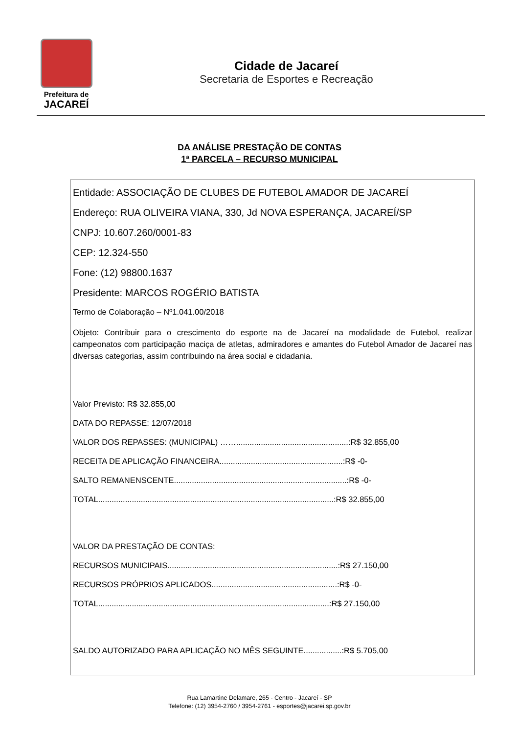Prefeitura de
JACAREÍ
Cidade de Jacareí
Secretaria de Esportes e Recreação
DA ANÁLISE PRESTAÇÃO DE CONTAS
1ª PARCELA – RECURSO MUNICIPAL
Entidade: ASSOCIAÇÃO DE CLUBES DE FUTEBOL AMADOR DE JACAREÍ
Endereço: RUA OLIVEIRA VIANA, 330, Jd NOVA ESPERANÇA, JACAREÍ/SP
CNPJ: 10.607.260/0001-83
CEP: 12.324-550
Fone: (12) 98800.1637
Presidente: MARCOS ROGÉRIO BATISTA
Termo de Colaboração – Nº1.041.00/2018
Objeto: Contribuir para o crescimento do esporte na de Jacareí na modalidade de Futebol, realizar campeonatos com participação maciça de atletas, admiradores e amantes do Futebol Amador de Jacareí nas diversas categorias, assim contribuindo na área social e cidadania.
Valor Previsto: R$ 32.855,00
DATA DO REPASSE: 12/07/2018
VALOR DOS REPASSES: (MUNICIPAL) ……..................................................:R$ 32.855,00
RECEITA DE APLICAÇÃO FINANCEIRA.......................................................:R$ -0-
SALTO REMANENSCENTE.............................................................................:R$ -0-
TOTAL.........................................................................................................:R$ 32.855,00
VALOR DA PRESTAÇÃO DE CONTAS:
RECURSOS MUNICIPAIS............................................................................:R$ 27.150,00
RECURSOS PRÓPRIOS APLICADOS........................................................:R$ -0-
TOTAL.......................................................................................................:R$ 27.150,00
SALDO AUTORIZADO PARA APLICAÇÃO NO MÊS SEGUINTE.................:R$ 5.705,00
Rua Lamartine Delamare, 265 - Centro - Jacareí - SP
Telefone: (12) 3954-2760 / 3954-2761 - esportes@jacarei.sp.gov.br